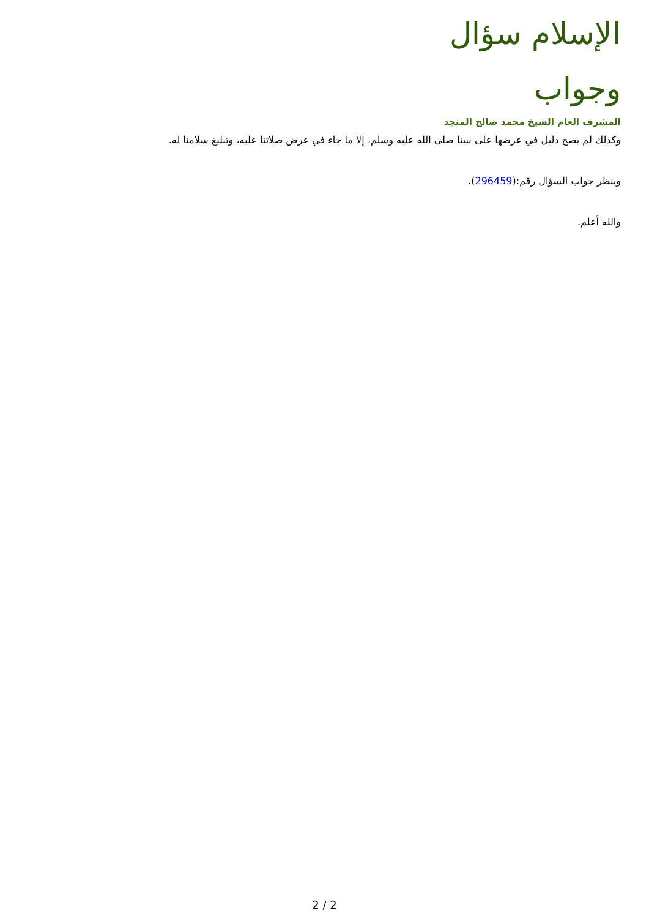الإسلام سؤال وجواب
المشرف العام الشيخ محمد صالح المنجد
وكذلك لم يصح دليل في عرضها على نبينا صلى الله عليه وسلم، إلا ما جاء في عرض صلاتنا عليه، وتبليغ سلامنا له.
وينظر جواب السؤال رقم:(296459).
والله أعلم.
2 / 2